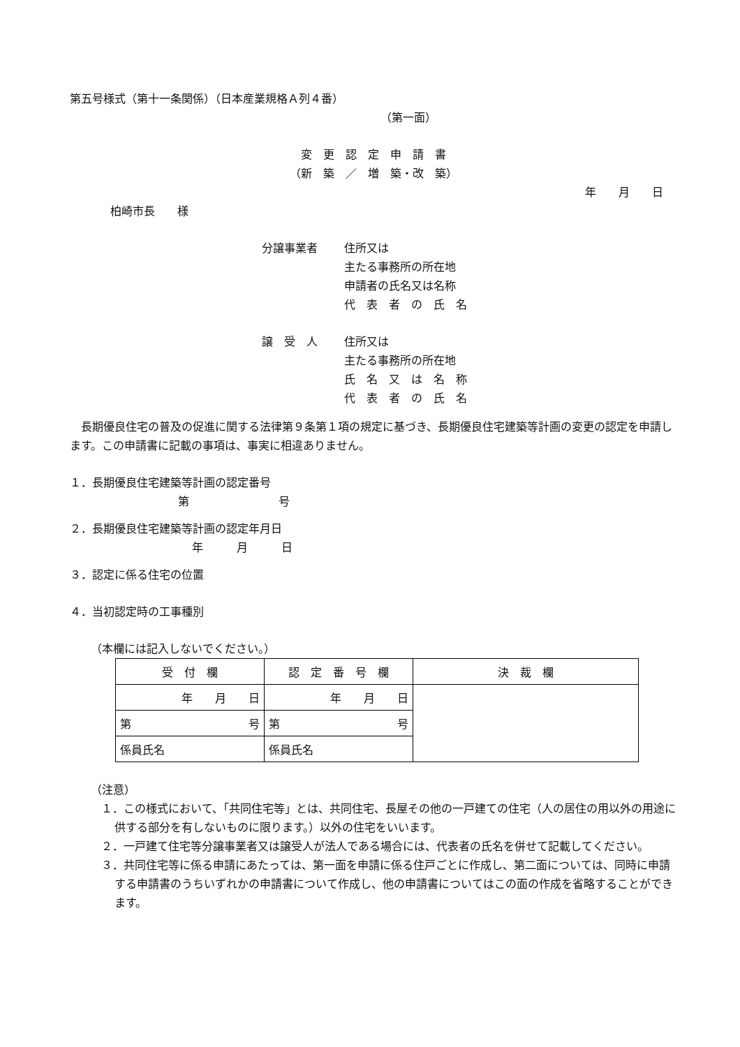第五号様式（第十一条関係）（日本産業規格Ａ列４番）
（第一面）
変　更　認　定　申　請　書
（新　築　／　増　築・改　築）
年　　月　　日
柏崎市長　　様
分譲事業者
住所又は
主たる事務所の所在地
申請者の氏名又は名称
代　表　者　の　氏　名
譲　受　人
住所又は
主たる事務所の所在地
氏　名　又　は　名　称
代　表　者　の　氏　名
長期優良住宅の普及の促進に関する法律第９条第１項の規定に基づき、長期優良住宅建築等計画の変更の認定を申請します。この申請書に記載の事項は、事実に相違ありません。
１．長期優良住宅建築等計画の認定番号
第　　　　　　　　号
２．長期優良住宅建築等計画の認定年月日
年　　　月　　　日
３．認定に係る住宅の位置
４．当初認定時の工事種別
（本欄には記入しないでください。）
| 受 付 欄 | 認 定 番 号 欄 | 決 裁 欄 |
| 年 月 日 | 年 月 日 | |
| 第 号 | 第 号 | |
| 係員氏名 | 係員氏名 | |
（注意）
１．この様式において、「共同住宅等」とは、共同住宅、長屋その他の一戸建ての住宅（人の居住の用以外の用途に供する部分を有しないものに限ります。）以外の住宅をいいます。
２．一戸建て住宅等分譲事業者又は譲受人が法人である場合には、代表者の氏名を併せて記載してください。
３．共同住宅等に係る申請にあたっては、第一面を申請に係る住戸ごとに作成し、第二面については、同時に申請する申請書のうちいずれかの申請書について作成し、他の申請書についてはこの面の作成を省略することができます。